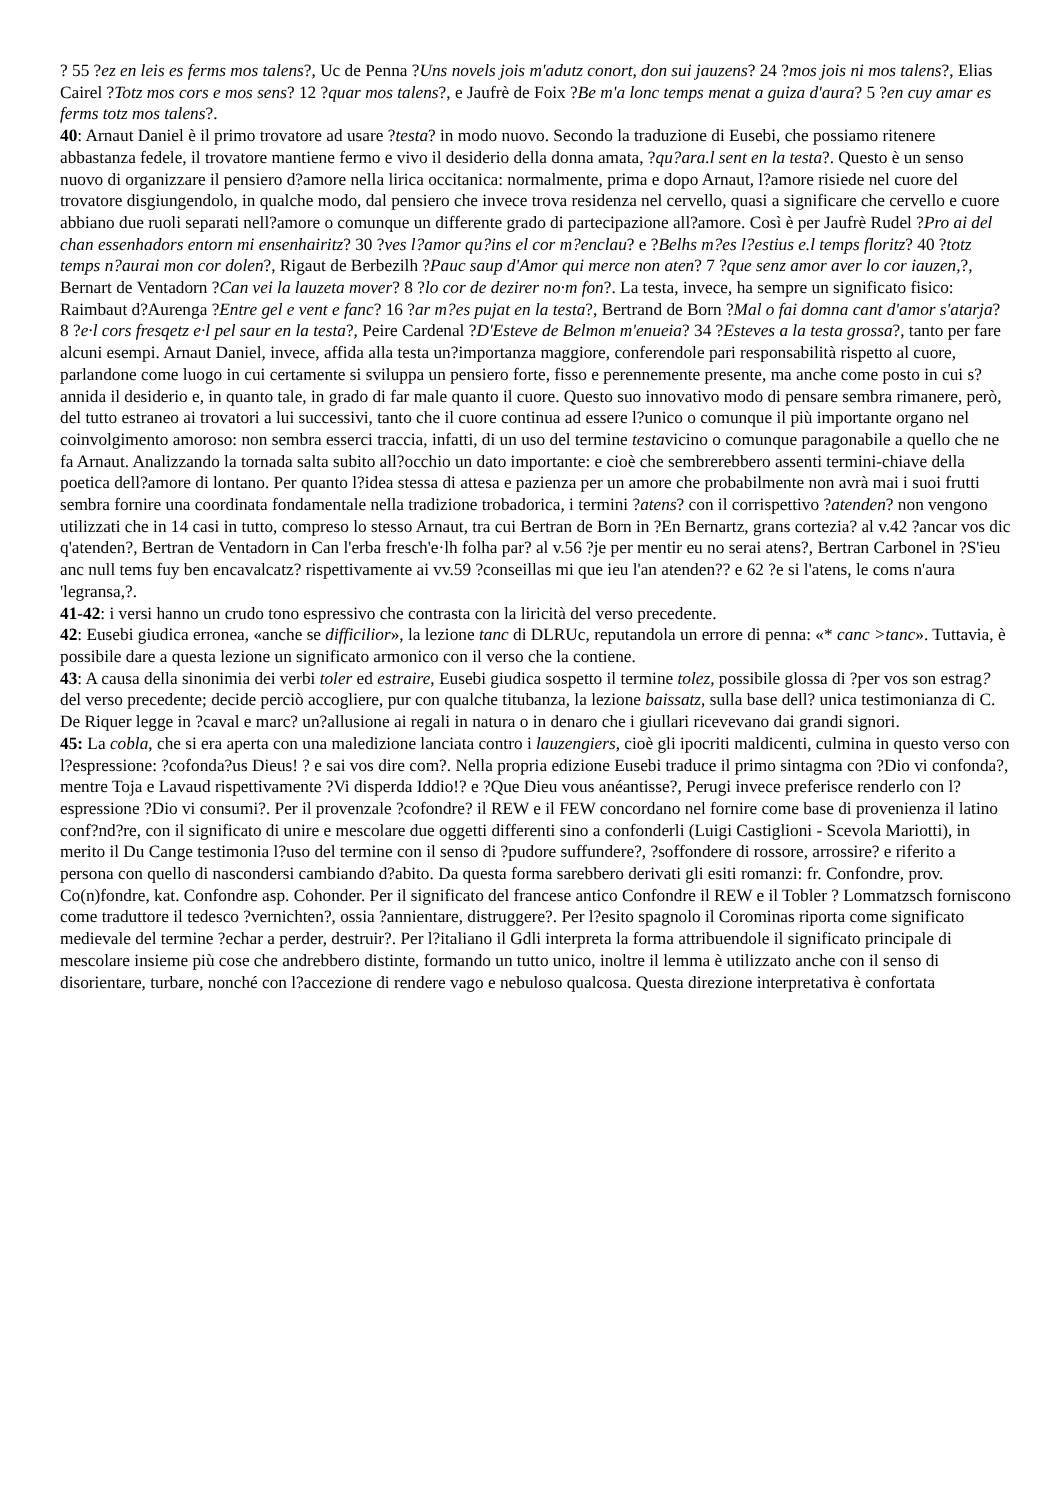? 55 ?ez en leis es ferms mos talens?, Uc de Penna ?Uns novels jois m'adutz conort, don sui jauzens? 24 ?mos jois ni mos talens?, Elias Cairel ?Totz mos cors e mos sens? 12 ?quar mos talens?, e Jaufrè de Foix ?Be m'a lonc temps menat a guiza d'aura? 5 ?en cuy amar es ferms totz mos talens?.
40: Arnaut Daniel è il primo trovatore ad usare ?testa? in modo nuovo. Secondo la traduzione di Eusebi, che possiamo ritenere abbastanza fedele, il trovatore mantiene fermo e vivo il desiderio della donna amata, ?qu?ara.l sent en la testa?. Questo è un senso nuovo di organizzare il pensiero d?amore nella lirica occitanica: normalmente, prima e dopo Arnaut, l?amore risiede nel cuore del trovatore disgiungendolo, in qualche modo, dal pensiero che invece trova residenza nel cervello, quasi a significare che cervello e cuore abbiano due ruoli separati nell?amore o comunque un differente grado di partecipazione all?amore. Così è per Jaufrè Rudel ?Pro ai del chan essenhadors entorn mi ensenhairitz? 30 ?ves l?amor qu?ins el cor m?enclau? e ?Belhs m?es l?estius e.l temps floritz? 40 ?totz temps n?aurai mon cor dolen?, Rigaut de Berbezilh ?Pauc saup d'Amor qui merce non aten? 7 ?que senz amor aver lo cor iauzen,?, Bernart de Ventadorn ?Can vei la lauzeta mover? 8 ?lo cor de dezirer no·m fon?. La testa, invece, ha sempre un significato fisico: Raimbaut d?Aurenga ?Entre gel e vent e fanc? 16 ?ar m?es pujat en la testa?, Bertrand de Born ?Mal o fai domna cant d'amor s'atarja? 8 ?e·l cors fresqetz e·l pel saur en la testa?, Peire Cardenal ?D'Esteve de Belmon m'enueia? 34 ?Esteves a la testa grossa?, tanto per fare alcuni esempi. Arnaut Daniel, invece, affida alla testa un?importanza maggiore, conferendole pari responsabilità rispetto al cuore, parlandone come luogo in cui certamente si sviluppa un pensiero forte, fisso e perennemente presente, ma anche come posto in cui s?annida il desiderio e, in quanto tale, in grado di far male quanto il cuore. Questo suo innovativo modo di pensare sembra rimanere, però, del tutto estraneo ai trovatori a lui successivi, tanto che il cuore continua ad essere l?unico o comunque il più importante organo nel coinvolgimento amoroso: non sembra esserci traccia, infatti, di un uso del termine testavicino o comunque paragonabile a quello che ne fa Arnaut. Analizzando la tornada salta subito all?occhio un dato importante: e cioè che sembrerebbero assenti termini-chiave della poetica dell?amore di lontano. Per quanto l?idea stessa di attesa e pazienza per un amore che probabilmente non avrà mai i suoi frutti sembra fornire una coordinata fondamentale nella tradizione trobadorica, i termini ?atens? con il corrispettivo ?atenden? non vengono utilizzati che in 14 casi in tutto, compreso lo stesso Arnaut, tra cui Bertran de Born in ?En Bernartz, grans cortezia? al v.42 ?ancar vos dic q'atenden?, Bertran de Ventadorn in Can l'erba fresch'e·lh folha par? al v.56 ?je per mentir eu no serai atens?, Bertran Carbonel in ?S'ieu anc null tems fuy ben encavalcatz? rispettivamente ai vv.59 ?conseillas mi que ieu l'an atenden?? e 62 ?e si l'atens, le coms n'aura 'legransa,?.
41-42: i versi hanno un crudo tono espressivo che contrasta con la liricità del verso precedente.
42: Eusebi giudica erronea, «anche se difficilior», la lezione tanc di DLRUc, reputandola un errore di penna: «* canc >tanc». Tuttavia, è possibile dare a questa lezione un significato armonico con il verso che la contiene.
43: A causa della sinonimia dei verbi toler ed estraire, Eusebi giudica sospetto il termine tolez, possibile glossa di ?per vos son estrag? del verso precedente; decide perciò accogliere, pur con qualche titubanza, la lezione baissatz, sulla base dell? unica testimonianza di C. De Riquer legge in ?caval e marc? un?allusione ai regali in natura o in denaro che i giullari ricevevano dai grandi signori.
45: La cobla, che si era aperta con una maledizione lanciata contro i lauzengiers, cioè gli ipocriti maldicenti, culmina in questo verso con l?espressione: ?cofonda?us Dieus! ? e sai vos dire com?. Nella propria edizione Eusebi traduce il primo sintagma con ?Dio vi confonda?, mentre Toja e Lavaud rispettivamente ?Vi disperda Iddio!? e ?Que Dieu vous anéantisse?, Perugi invece preferisce renderlo con l?espressione ?Dio vi consumi?. Per il provenzale ?cofondre? il REW e il FEW concordano nel fornire come base di provenienza il latino conf?nd?re, con il significato di unire e mescolare due oggetti differenti sino a confonderli (Luigi Castiglioni - Scevola Mariotti), in merito il Du Cange testimonia l?uso del termine con il senso di ?pudore suffundere?, ?soffondere di rossore, arrossire? e riferito a persona con quello di nascondersi cambiando d?abito. Da questa forma sarebbero derivati gli esiti romanzi: fr. Confondre, prov. Co(n)fondre, kat. Confondre asp. Cohonder. Per il significato del francese antico Confondre il REW e il Tobler ? Lommatzsch forniscono come traduttore il tedesco ?vernichten?, ossia ?annientare, distruggere?. Per l?esito spagnolo il Corominas riporta come significato medievale del termine ?echar a perder, destruir?. Per l?italiano il Gdli interpreta la forma attribuendole il significato principale di mescolare insieme più cose che andrebbero distinte, formando un tutto unico, inoltre il lemma è utilizzato anche con il senso di disorientare, turbare, nonché con l?accezione di rendere vago e nebuloso qualcosa. Questa direzione interpretativa è confortata